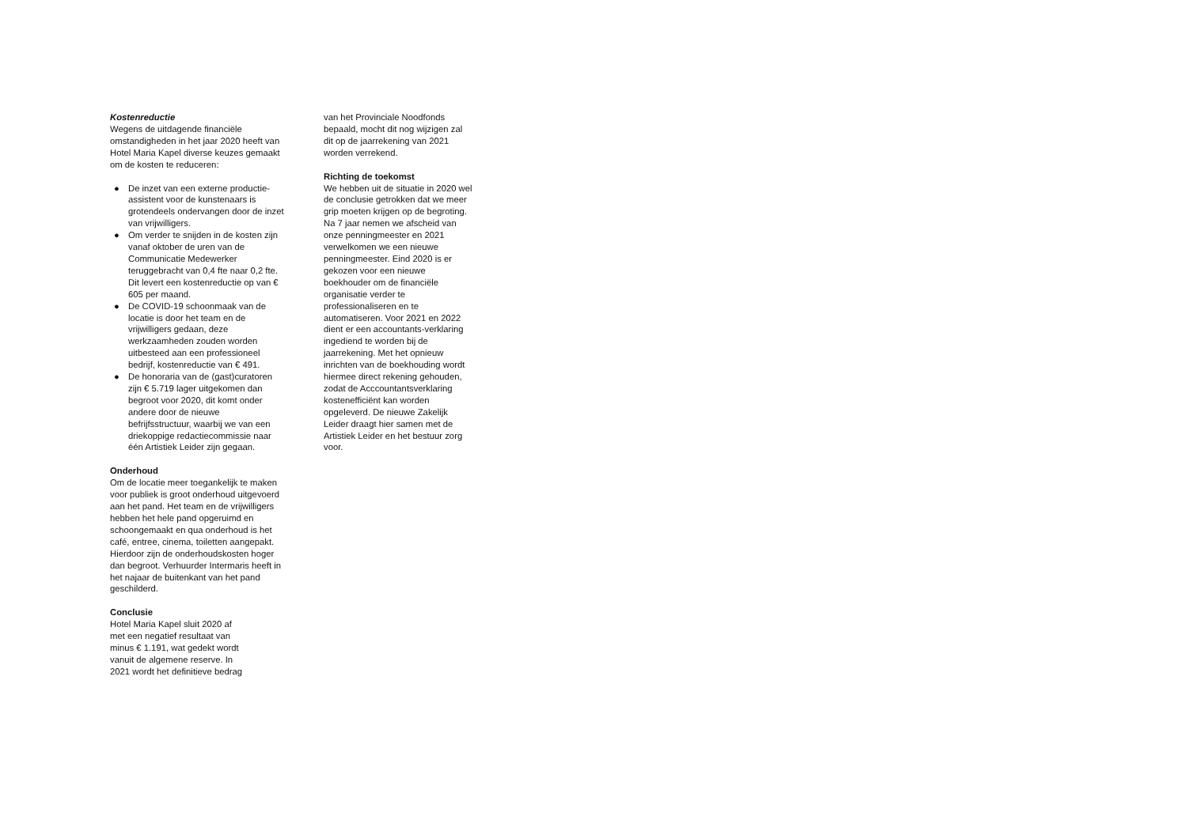Kostenreductie
Wegens de uitdagende financiële omstandigheden in het jaar 2020 heeft van Hotel Maria Kapel diverse keuzes gemaakt om de kosten te reduceren:
● De inzet van een externe productie-assistent voor de kunstenaars is grotendeels ondervangen door de inzet van vrijwilligers.
● Om verder te snijden in de kosten zijn vanaf oktober de uren van de Communicatie Medewerker teruggebracht van 0,4 fte naar 0,2 fte. Dit levert een kostenreductie op van € 605 per maand.
● De COVID-19 schoonmaak van de locatie is door het team en de vrijwilligers gedaan, deze werkzaamheden zouden worden uitbesteed aan een professioneel bedrijf, kostenreductie van € 491.
● De honoraria van de (gast)curatoren zijn € 5.719 lager uitgekomen dan begroot voor 2020, dit komt onder andere door de nieuwe befrijfsstructuur, waarbij we van een driekoppige redactiecommissie naar één Artistiek Leider zijn gegaan.
Onderhoud
Om de locatie meer toegankelijk te maken voor publiek is groot onderhoud uitgevoerd aan het pand. Het team en de vrijwilligers hebben het hele pand opgeruimd en schoongemaakt en qua onderhoud is het café, entree, cinema, toiletten aangepakt. Hierdoor zijn de onderhoudskosten hoger dan begroot. Verhuurder Intermaris heeft in het najaar de buitenkant van het pand geschilderd.
Conclusie
Hotel Maria Kapel sluit 2020 af
met een negatief resultaat van
minus € 1.191, wat gedekt wordt
vanuit de algemene reserve. In
2021 wordt het definitieve bedrag
van het Provinciale Noodfonds bepaald, mocht dit nog wijzigen zal dit op de jaarrekening van 2021 worden verrekend.
Richting de toekomst
We hebben uit de situatie in 2020 wel de conclusie getrokken dat we meer grip moeten krijgen op de begroting. Na 7 jaar nemen we afscheid van onze penningmeester en 2021 verwelkomen we een nieuwe penningmeester. Eind 2020 is er gekozen voor een nieuwe boekhouder om de financiële organisatie verder te professionaliseren en te automatiseren. Voor 2021 en 2022 dient er een accountants-verklaring ingediend te worden bij de jaarrekening. Met het opnieuw inrichten van de boekhouding wordt hiermee direct rekening gehouden, zodat de Acccountantsverklaring kostenefficiënt kan worden opgeleverd. De nieuwe Zakelijk Leider draagt hier samen met de Artistiek Leider en het bestuur zorg voor.